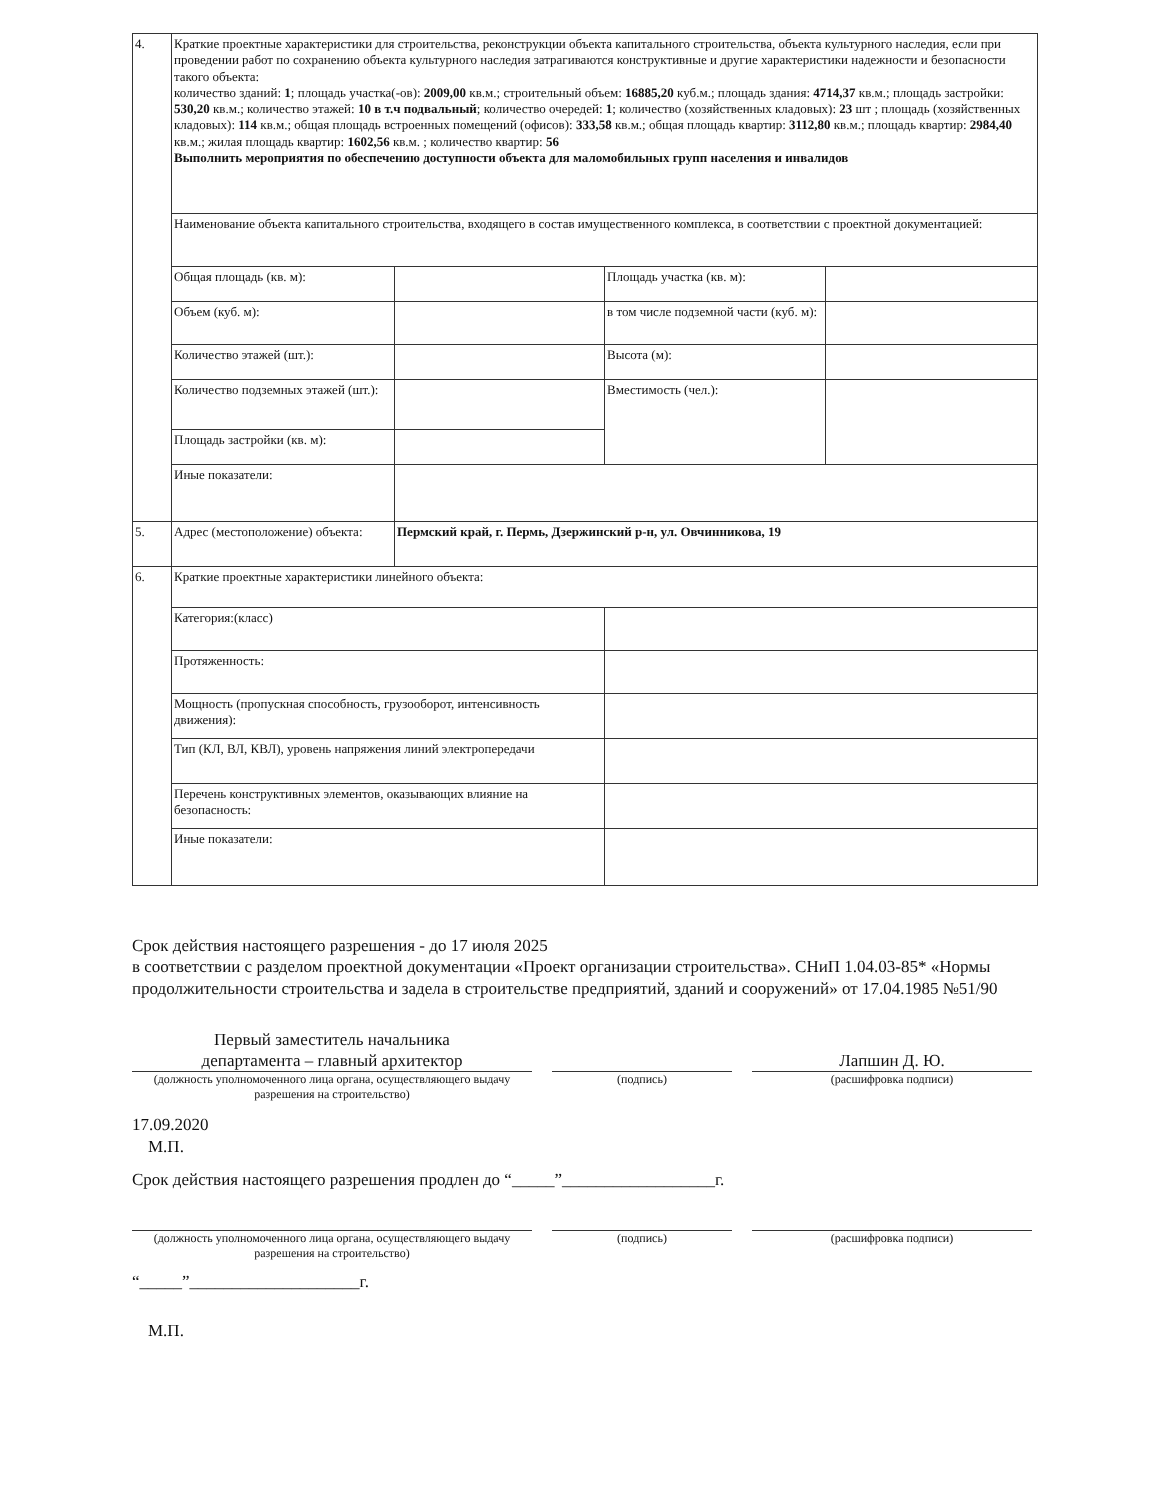| 4. | Краткие проектные характеристики для строительства, реконструкции объекта капитального строительства, объекта культурного наследия, если при проведении работ по сохранению объекта культурного наследия затрагиваются конструктивные и другие характеристики надежности и безопасности такого объекта: количество зданий: 1 ; площадь участка(-ов): 2009,00 кв.м.; строительный объем: 16885,20 куб.м.; площадь здания: 4714,37 кв.м.; площадь застройки: 530,20 кв.м.; количество этажей: 10 в т.ч подвальный ; количество очередей: 1 ; количество (хозяйственных кладовых): 23 шт ; площадь (хозяйственных кладовых): 114 кв.м.; общая площадь встроенных помещений (офисов): 333,58 кв.м.; общая площадь квартир: 3112,80 кв.м.; площадь квартир: 2984,40 кв.м.; жилая площадь квартир: 1602,56 кв.м. ; количество квартир: 56 Выполнить мероприятия по обеспечению доступности объекта для маломобильных групп населения и инвалидов | | | |
| | Наименование объекта капитального строительства, входящего в состав имущественного комплекса, в соответствии с проектной документацией: | | | |
| | Общая площадь (кв. м): | | Площадь участка (кв. м): | |
| | Объем (куб. м): | | в том числе подземной части (куб. м): | |
| | Количество этажей (шт.): | | Высота (м): | |
| | Количество подземных этажей (шт.): | | Вместимость (чел.): | |
| | Площадь застройки (кв. м): | | | |
| | Иные показатели: | | | |
| 5. | Адрес (местоположение) объекта: | Пермский край, г. Пермь, Дзержинский р-н, ул. Овчинникова, 19 | | |
| 6. | Краткие проектные характеристики линейного объекта: | | | |
| | Категория:(класс) | | | |
| | Протяженность: | | | |
| | Мощность (пропускная способность, грузооборот, интенсивность движения): | | | |
| | Тип (КЛ, ВЛ, КВЛ), уровень напряжения линий электропередачи | | | |
| | Перечень конструктивных элементов, оказывающих влияние на безопасность: | | | |
| | Иные показатели: | | | |
Срок действия настоящего разрешения - до 17 июля 2025
в соответствии с разделом проектной документации «Проект организации строительства». СНиП 1.04.03-85* «Нормы продолжительности строительства и задела в строительстве предприятий, зданий и сооружений» от 17.04.1985 №51/90
Первый заместитель начальника
департамента – главный архитектор
Лапшин Д. Ю.
(должность уполномоченного лица органа, осуществляющего выдачу разрешения на строительство)
(подпись) (расшифровка подписи)
17.09.2020
М.П.
Срок действия настоящего разрешения продлен до “_____”__________________г.
(должность уполномоченного лица органа, осуществляющего выдачу разрешения на строительство)
(подпись) (расшифровка подписи)
“_____”____________________г.
М.П.